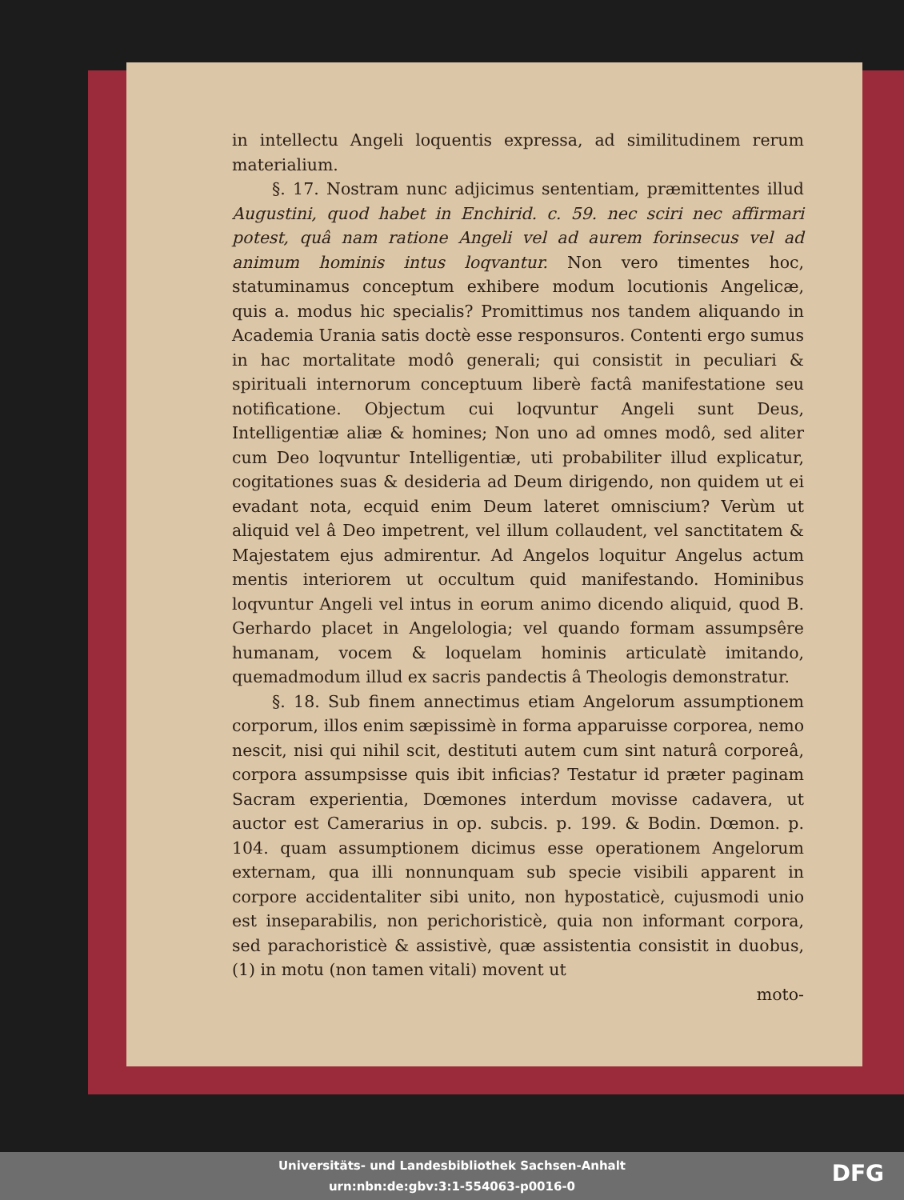in intellectu Angeli loquentis expressa, ad similitudinem rerum materialium.
§. 17. Nostram nunc adjicimus sententiam, præmittentes illud Augustini, quod habet in Enchirid. c. 59. nec sciri nec affirmari potest, quâ nam ratione Angeli vel ad aurem forinsecus vel ad animum hominis intus loqvantur. Non vero timentes hoc, statuminamus conceptum exhibere modum locutionis Angelicæ, quis a. modus hic specialis? Promittimus nos tandem aliquando in Academia Urania satis doctè esse responsuros. Contenti ergo sumus in hac mortalitate modô generali; qui consistit in peculiari & spirituali internorum conceptuum liberè factâ manifestatione seu notificatione. Objectum cui loqvuntur Angeli sunt Deus, Intelligentiæ aliæ & homines; Non uno ad omnes modô, sed aliter cum Deo loqvuntur Intelligentiæ, uti probabiliter illud explicatur, cogitationes suas & desideria ad Deum dirigendo, non quidem ut ei evadant nota, ecquid enim Deum lateret omniscium? Verùm ut aliquid vel â Deo impetrent, vel illum collaudent, vel sanctitatem & Majestatem ejus admirentur. Ad Angelos loquitur Angelus actum mentis interiorem ut occultum quid manifestando. Hominibus loqvuntur Angeli vel intus in eorum animo dicendo aliquid, quod B. Gerhardo placet in Angelologia; vel quando formam assumpsêre humanam, vocem & loquelam hominis articulatè imitando, quemadmodum illud ex sacris pandectis â Theologis demonstratur.
§. 18. Sub finem annectimus etiam Angelorum assumptionem corporum, illos enim sæpissimè in forma apparuisse corporea, nemo nescit, nisi qui nihil scit, destituti autem cum sint naturâ corporeâ, corpora assumpsisse quis ibit inficias? Testatur id præter paginam Sacram experientia, Dœmones interdum movisse cadavera, ut auctor est Camerarius in op. subcis. p. 199. & Bodin. Dœmon. p. 104. quam assumptionem dicimus esse operationem Angelorum externam, qua illi nonnunquam sub specie visibili apparent in corpore accidentaliter sibi unito, non hypostaticè, cujusmodi unio est inseparabilis, non perichoristicè, quia non informant corpora, sed parachoristicè & assistivè, quæ assistentia consistit in duobus, (1) in motu (non tamen vitali) movent ut
moto-
Universitäts- und Landesbibliothek Sachsen-Anhalt
urn:nbn:de:gbv:3:1-554063-p0016-0
DFG